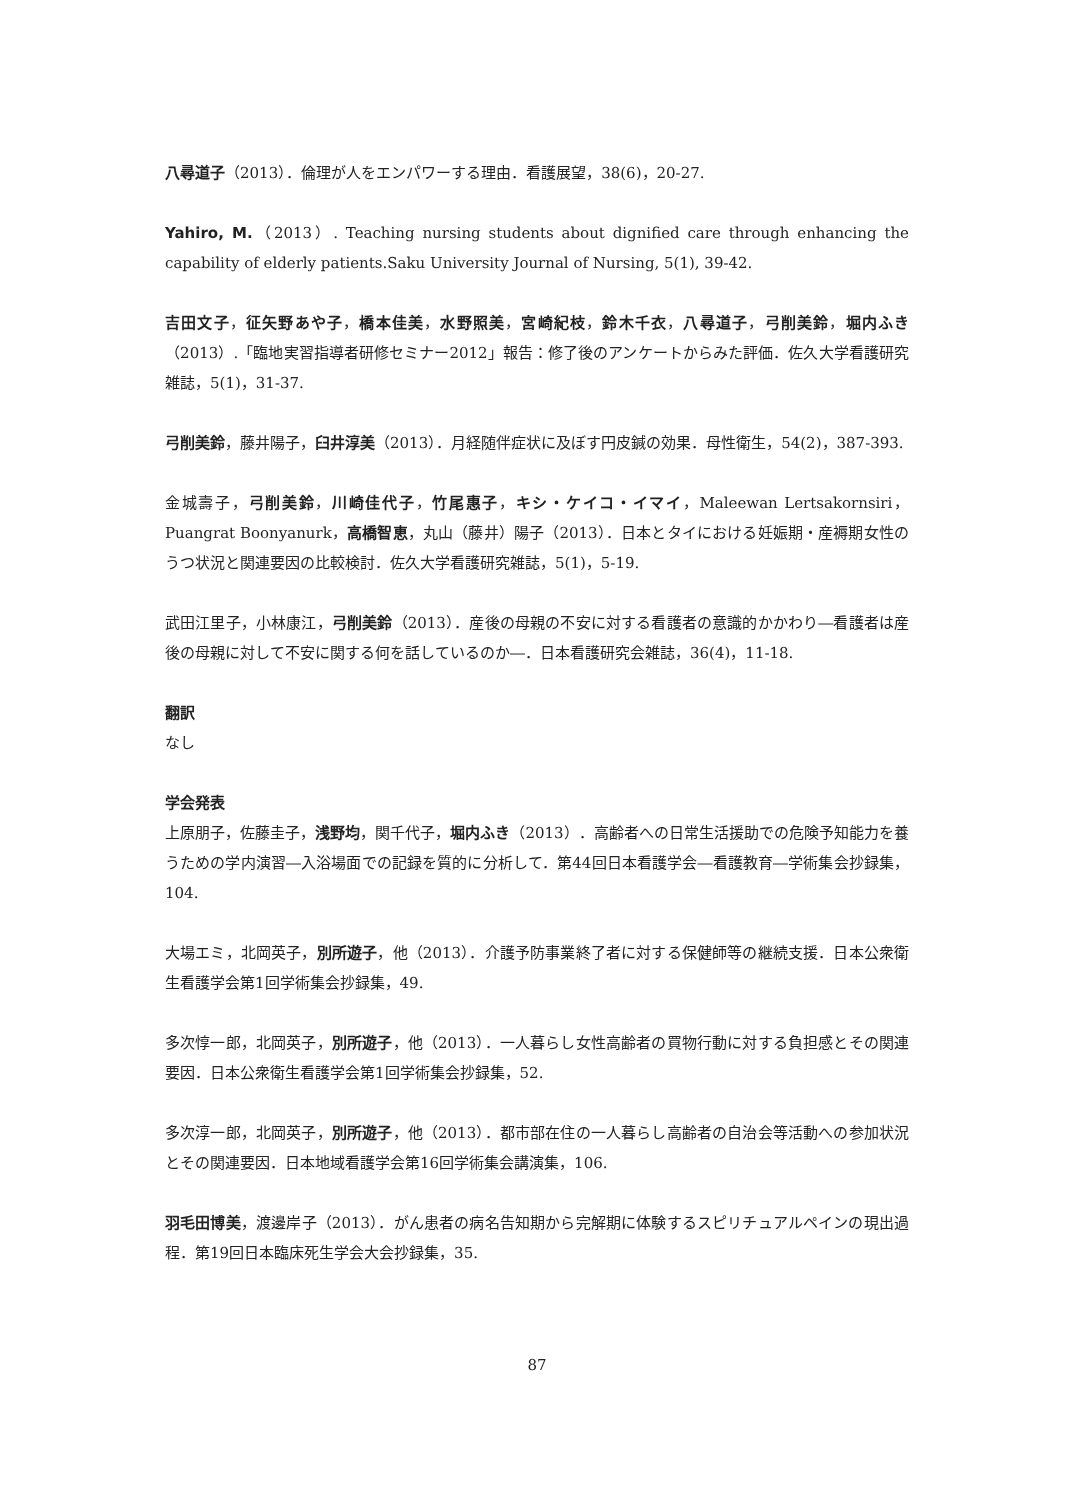八尋道子（2013）．倫理が人をエンパワーする理由．看護展望，38(6)，20-27.
Yahiro, M.（2013）. Teaching nursing students about dignified care through enhancing the capability of elderly patients.Saku University Journal of Nursing, 5(1), 39-42.
吉田文子，征矢野あや子，橋本佳美，水野照美，宮崎紀枝，鈴木千衣，八尋道子，弓削美鈴，堀内ふき（2013）.「臨地実習指導者研修セミナー2012」報告：修了後のアンケートからみた評価．佐久大学看護研究雑誌，5(1)，31-37.
弓削美鈴，藤井陽子，臼井淳美（2013）．月経随伴症状に及ぼす円皮鍼の効果．母性衛生，54(2)，387-393.
金城壽子，弓削美鈴，川崎佳代子，竹尾惠子，キシ・ケイコ・イマイ，Maleewan Lertsakornsiri，Puangrat Boonyanurk，高橋智恵，丸山（藤井）陽子（2013）．日本とタイにおける妊娠期・産褥期女性のうつ状況と関連要因の比較検討．佐久大学看護研究雑誌，5(1)，5-19.
武田江里子，小林康江，弓削美鈴（2013）．産後の母親の不安に対する看護者の意識的かかわり―看護者は産後の母親に対して不安に関する何を話しているのか―．日本看護研究会雑誌，36(4)，11-18.
翻訳
なし
学会発表
上原朋子，佐藤圭子，浅野均，関千代子，堀内ふき（2013）．高齢者への日常生活援助での危険予知能力を養うための学内演習―入浴場面での記録を質的に分析して．第44回日本看護学会―看護教育―学術集会抄録集，104.
大場エミ，北岡英子，別所遊子，他（2013）．介護予防事業終了者に対する保健師等の継続支援．日本公衆衛生看護学会第1回学術集会抄録集，49.
多次惇一郎，北岡英子，別所遊子，他（2013）．一人暮らし女性高齢者の買物行動に対する負担感とその関連要因．日本公衆衛生看護学会第1回学術集会抄録集，52.
多次淳一郎，北岡英子，別所遊子，他（2013）．都市部在住の一人暮らし高齢者の自治会等活動への参加状況とその関連要因．日本地域看護学会第16回学術集会講演集，106.
羽毛田博美，渡邊岸子（2013）．がん患者の病名告知期から完解期に体験するスピリチュアルペインの現出過程．第19回日本臨床死生学会大会抄録集，35.
87